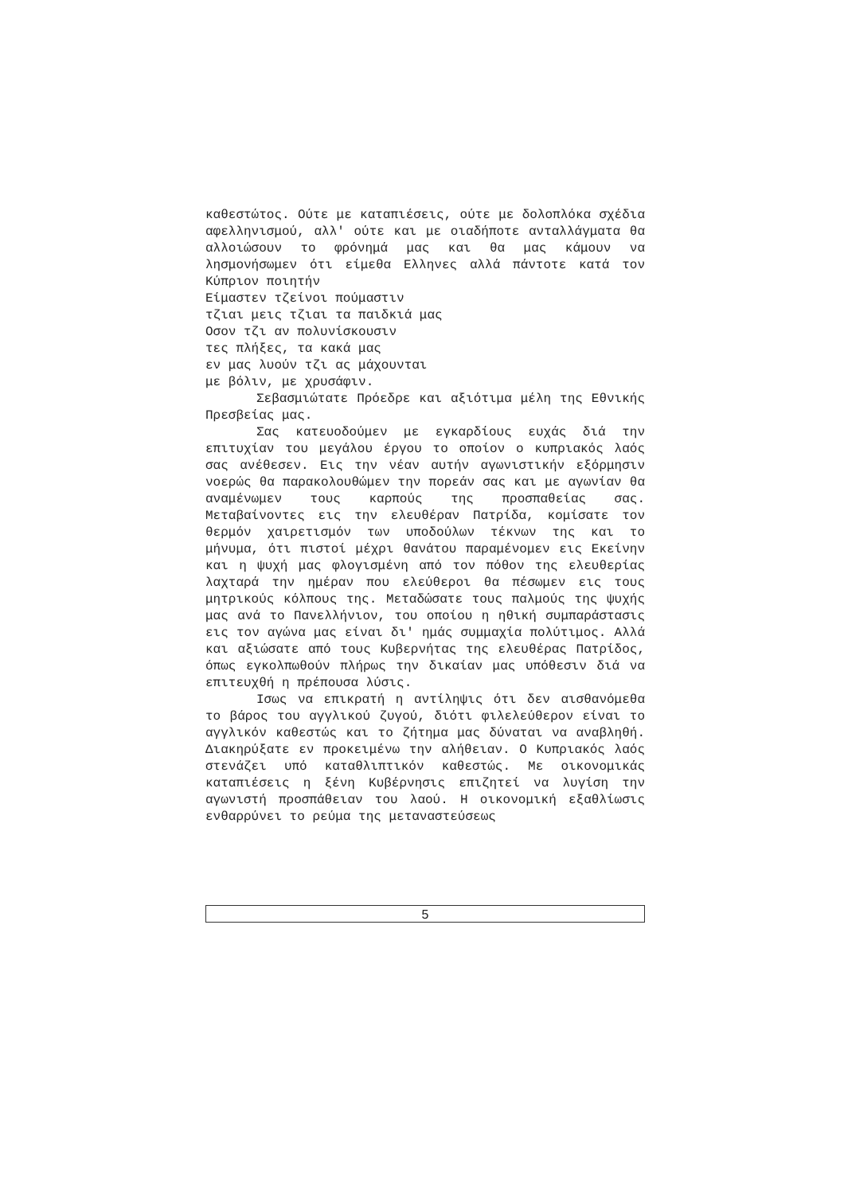καθεστώτος. Ούτε με καταπιέσεις, ούτε με δολοπλόκα σχέδια αφελληνισμού, αλλ' ούτε και με οιαδήποτε ανταλλάγματα θα αλλοιώσουν το φρόνημά μας και θα μας κάμουν να λησμονήσωμεν ότι είμεθα Ελληνες αλλά πάντοτε κατά τον Κύπριον ποιητήν
Είμαστεν τζείνοι πούμαστιν
τζιαι μεις τζιαι τα παιδκιά μας
Οσον τζι αν πολυνίσκουσιν
τες πλήξες, τα κακά μας
εν μας λυούν τζι ας μάχουνται
με βόλιν, με χρυσάφιν.
Σεβασμιώτατε Πρόεδρε και αξιότιμα μέλη της Εθνικής Πρεσβείας μας.
Σας κατευοδούμεν με εγκαρδίους ευχάς διά την επιτυχίαν του μεγάλου έργου το οποίον ο κυπριακός λαός σας ανέθεσεν. Εις την νέαν αυτήν αγωνιστικήν εξόρμησιν νοερώς θα παρακολουθώμεν την πορεάν σας και με αγωνίαν θα αναμένωμεν τους καρπούς της προσπαθείας σας. Μεταβαίνοντες εις την ελευθέραν Πατρίδα, κομίσατε τον θερμόν χαιρετισμόν των υποδούλων τέκνων της και το μήνυμα, ότι πιστοί μέχρι θανάτου παραμένομεν εις Εκείνην και η ψυχή μας φλογισμένη από τον πόθον της ελευθερίας λαχταρά την ημέραν που ελεύθεροι θα πέσωμεν εις τους μητρικούς κόλπους της. Μεταδώσατε τους παλμούς της ψυχής μας ανά το Πανελλήνιον, του οποίου η ηθική συμπαράστασις εις τον αγώνα μας είναι δι' ημάς συμμαχία πολύτιμος. Αλλά και αξιώσατε από τους Κυβερνήτας της ελευθέρας Πατρίδος, όπως εγκολπωθούν πλήρως την δικαίαν μας υπόθεσιν διά να επιτευχθή η πρέπουσα λύσις.
Ισως να επικρατή η αντίληψις ότι δεν αισθανόμεθα το βάρος του αγγλικού ζυγού, διότι φιλελεύθερον είναι το αγγλικόν καθεστώς και το ζήτημα μας δύναται να αναβληθή. Διακηρύξατε εν προκειμένω την αλήθειαν. Ο Κυπριακός λαός στενάζει υπό καταθλιπτικόν καθεστώς. Με οικονομικάς καταπιέσεις η ξένη Κυβέρνησις επιζητεί να λυγίση την αγωνιστή προσπάθειαν του λαού. Η οικονομική εξαθλίωσις ενθαρρύνει το ρεύμα της μεταναστεύσεως
5